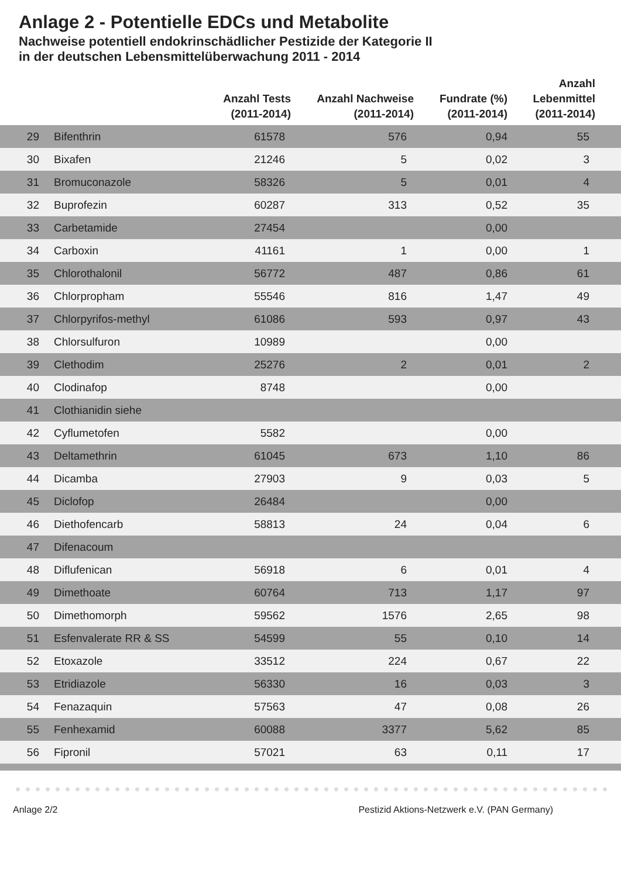Anlage 2 - Potentielle EDCs und Metabolite
Nachweise potentiell endokrinschädlicher Pestizide der Kategorie II
in der deutschen Lebensmittelüberwachung 2011 - 2014
| | | Anzahl Tests (2011-2014) | Anzahl Nachweise (2011-2014) | Fundrate (%) (2011-2014) | Anzahl Lebenmittel (2011-2014) |
| --- | --- | --- | --- | --- | --- |
| 29 | Bifenthrin | 61578 | 576 | 0,94 | 55 |
| 30 | Bixafen | 21246 | 5 | 0,02 | 3 |
| 31 | Bromuconazole | 58326 | 5 | 0,01 | 4 |
| 32 | Buprofezin | 60287 | 313 | 0,52 | 35 |
| 33 | Carbetamide | 27454 | | 0,00 | |
| 34 | Carboxin | 41161 | 1 | 0,00 | 1 |
| 35 | Chlorothalonil | 56772 | 487 | 0,86 | 61 |
| 36 | Chlorpropham | 55546 | 816 | 1,47 | 49 |
| 37 | Chlorpyrifos-methyl | 61086 | 593 | 0,97 | 43 |
| 38 | Chlorsulfuron | 10989 | | 0,00 | |
| 39 | Clethodim | 25276 | 2 | 0,01 | 2 |
| 40 | Clodinafop | 8748 | | 0,00 | |
| 41 | Clothianidin siehe | | | | |
| 42 | Cyflumetofen | 5582 | | 0,00 | |
| 43 | Deltamethrin | 61045 | 673 | 1,10 | 86 |
| 44 | Dicamba | 27903 | 9 | 0,03 | 5 |
| 45 | Diclofop | 26484 | | 0,00 | |
| 46 | Diethofencarb | 58813 | 24 | 0,04 | 6 |
| 47 | Difenacoum | | | | |
| 48 | Diflufenican | 56918 | 6 | 0,01 | 4 |
| 49 | Dimethoate | 60764 | 713 | 1,17 | 97 |
| 50 | Dimethomorph | 59562 | 1576 | 2,65 | 98 |
| 51 | Esfenvalerate RR & SS | 54599 | 55 | 0,10 | 14 |
| 52 | Etoxazole | 33512 | 224 | 0,67 | 22 |
| 53 | Etridiazole | 56330 | 16 | 0,03 | 3 |
| 54 | Fenazaquin | 57563 | 47 | 0,08 | 26 |
| 55 | Fenhexamid | 60088 | 3377 | 5,62 | 85 |
| 56 | Fipronil | 57021 | 63 | 0,11 | 17 |
Anlage 2/2 Pestizid Aktions-Netzwerk e.V. (PAN Germany)